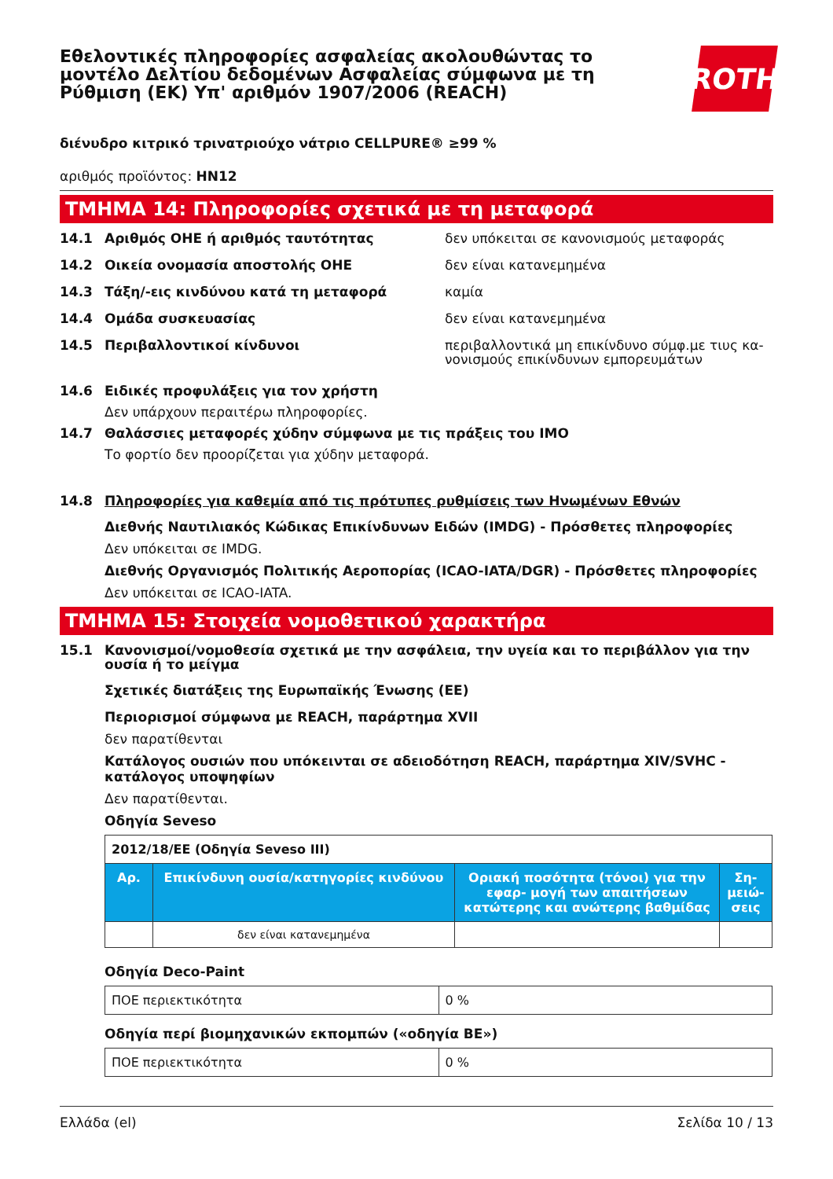Εθελοντικές πληροφορίες ασφαλείας ακολουθώντας το μοντέλο Δελτίου δεδομένων Ασφαλείας σύμφωνα με τη Ρύθμιση (ΕΚ) Υπ' αριθμόν 1907/2006 (REACH)
ROTH
διένυδρο κιτρικό τρινατριούχο νάτριο CELLPURE® ≥99 %
αριθμός προϊόντος: HN12
ΤΜΗΜΑ 14: Πληροφορίες σχετικά με τη μεταφορά
14.1 Αριθμός ΟΗΕ ή αριθμός ταυτότητας δεν υπόκειται σε κανονισμούς μεταφοράς
14.2 Οικεία ονομασία αποστολής ΟΗΕ δεν είναι κατανεμημένα
14.3 Τάξη/-εις κινδύνου κατά τη μεταφορά καμία
14.4 Ομάδα συσκευασίας δεν είναι κατανεμημένα
14.5 Περιβαλλοντικοί κίνδυνοι περιβαλλοντικά μη επικίνδυνο σύμφ.με τιυς κα- νονισμούς επικίνδυνων εμπορευμάτων
14.6 Ειδικές προφυλάξεις για τον χρήστη
Δεν υπάρχουν περαιτέρω πληροφορίες.
14.7 Θαλάσσιες μεταφορές χύδην σύμφωνα με τις πράξεις του ΙΜΟ
Το φορτίο δεν προορίζεται για χύδην μεταφορά.
14.8 Πληροφορίες για καθεμία από τις πρότυπες ρυθμίσεις των Ηνωμένων Εθνών
Διεθνής Ναυτιλιακός Κώδικας Επικίνδυνων Ειδών (IMDG) - Πρόσθετες πληροφορίες
Δεν υπόκειται σε IMDG.
Διεθνής Οργανισμός Πολιτικής Αεροπορίας (ICAO-IATA/DGR) - Πρόσθετες πληροφορίες
Δεν υπόκειται σε ICAO-IATA.
ΤΜΗΜΑ 15: Στοιχεία νομοθετικού χαρακτήρα
15.1 Κανονισμοί/νομοθεσία σχετικά με την ασφάλεια, την υγεία και το περιβάλλον για την ουσία ή το μείγμα
Σχετικές διατάξεις της Ευρωπαϊκής Ένωσης (ΕΕ)
Περιορισμοί σύμφωνα με REACH, παράρτημα XVII
δεν παρατίθενται
Κατάλογος ουσιών που υπόκεινται σε αδειοδότηση REACH, παράρτημα XIV/SVHC - κατάλογος υποψηφίων
Δεν παρατίθενται.
Οδηγία Seveso
| 2012/18/ΕΕ (Οδηγία Seveso III) | | | |
| Αρ. | Επικίνδυνη ουσία/κατηγορίες κινδύνου | Οριακή ποσότητα (τόνοι) για την εφαρ- μογή των απαιτήσεων κατώτερης και ανώτερης βαθμίδας | Ση- μειώ- σεις |
| | δεν είναι κατανεμημένα | | |
Οδηγία Deco-Paint
| ΠΟΕ περιεκτικότητα | 0 % |
Οδηγία περί βιομηχανικών εκπομπών («οδηγία ΒΕ»)
| ΠΟΕ περιεκτικότητα | 0 % |
Ελλάδα (el) Σελίδα 10 / 13